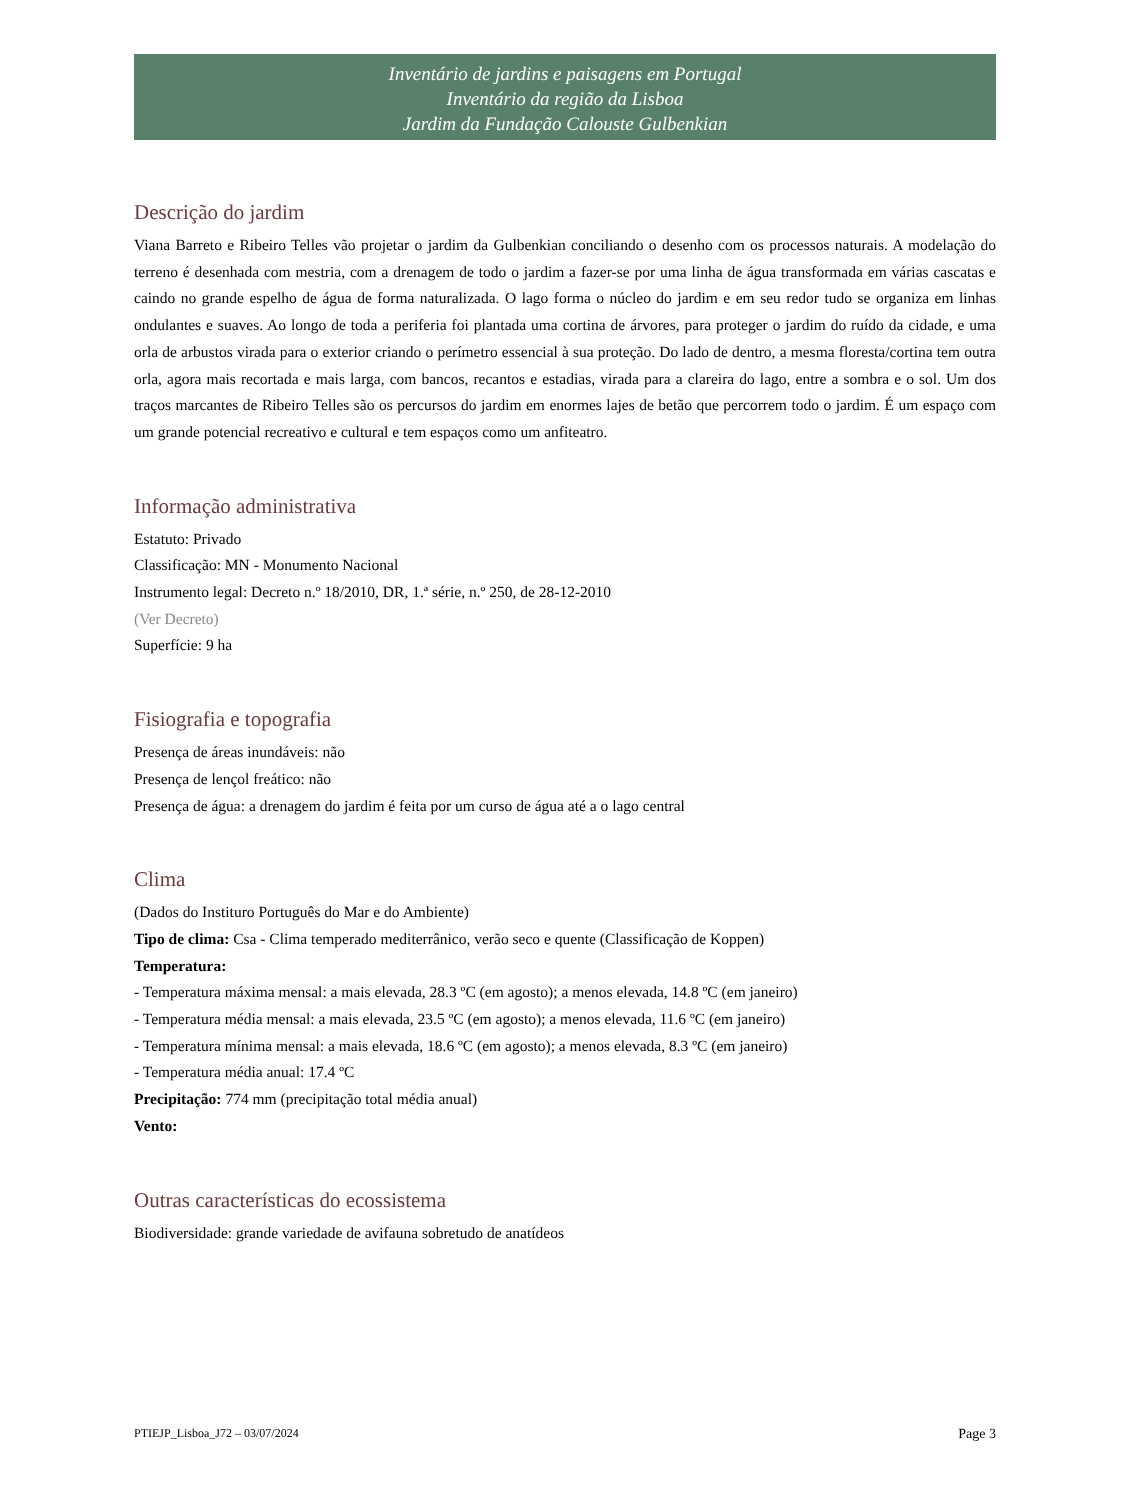Inventário de jardins e paisagens em Portugal
Inventário da região da Lisboa
Jardim da Fundação Calouste Gulbenkian
Descrição do jardim
Viana Barreto e Ribeiro Telles vão projetar o jardim da Gulbenkian conciliando o desenho com os processos naturais. A modelação do terreno é desenhada com mestria, com a drenagem de todo o jardim a fazer-se por uma linha de água transformada em várias cascatas e caindo no grande espelho de água de forma naturalizada. O lago forma o núcleo do jardim e em seu redor tudo se organiza em linhas ondulantes e suaves. Ao longo de toda a periferia foi plantada uma cortina de árvores, para proteger o jardim do ruído da cidade, e uma orla de arbustos virada para o exterior criando o perímetro essencial à sua proteção. Do lado de dentro, a mesma floresta/cortina tem outra orla, agora mais recortada e mais larga, com bancos, recantos e estadias, virada para a clareira do lago, entre a sombra e o sol. Um dos traços marcantes de Ribeiro Telles são os percursos do jardim em enormes lajes de betão que percorrem todo o jardim. É um espaço com um grande potencial recreativo e cultural e tem espaços como um anfiteatro.
Informação administrativa
Estatuto: Privado
Classificação: MN - Monumento Nacional
Instrumento legal: Decreto n.º 18/2010, DR, 1.ª série, n.º 250, de 28-12-2010
(Ver Decreto)
Superfície: 9 ha
Fisiografia e topografia
Presença de áreas inundáveis: não
Presença de lençol freático: não
Presença de água: a drenagem do jardim é feita por um curso de água até a o lago central
Clima
(Dados do Instituro Português do Mar e do Ambiente)
Tipo de clima: Csa - Clima temperado mediterrânico, verão seco e quente (Classificação de Koppen)
Temperatura:
- Temperatura máxima mensal: a mais elevada, 28.3 ºC (em agosto); a menos elevada, 14.8 ºC (em janeiro)
- Temperatura média mensal: a mais elevada, 23.5 ºC (em agosto); a menos elevada, 11.6 ºC (em janeiro)
- Temperatura mínima mensal: a mais elevada, 18.6 ºC (em agosto); a menos elevada, 8.3 ºC (em janeiro)
- Temperatura média anual: 17.4 ºC
Precipitação: 774 mm (precipitação total média anual)
Vento:
Outras características do ecossistema
Biodiversidade: grande variedade de avifauna sobretudo de anatídeos
PTIEJP_Lisboa_J72 – 03/07/2024 Page 3